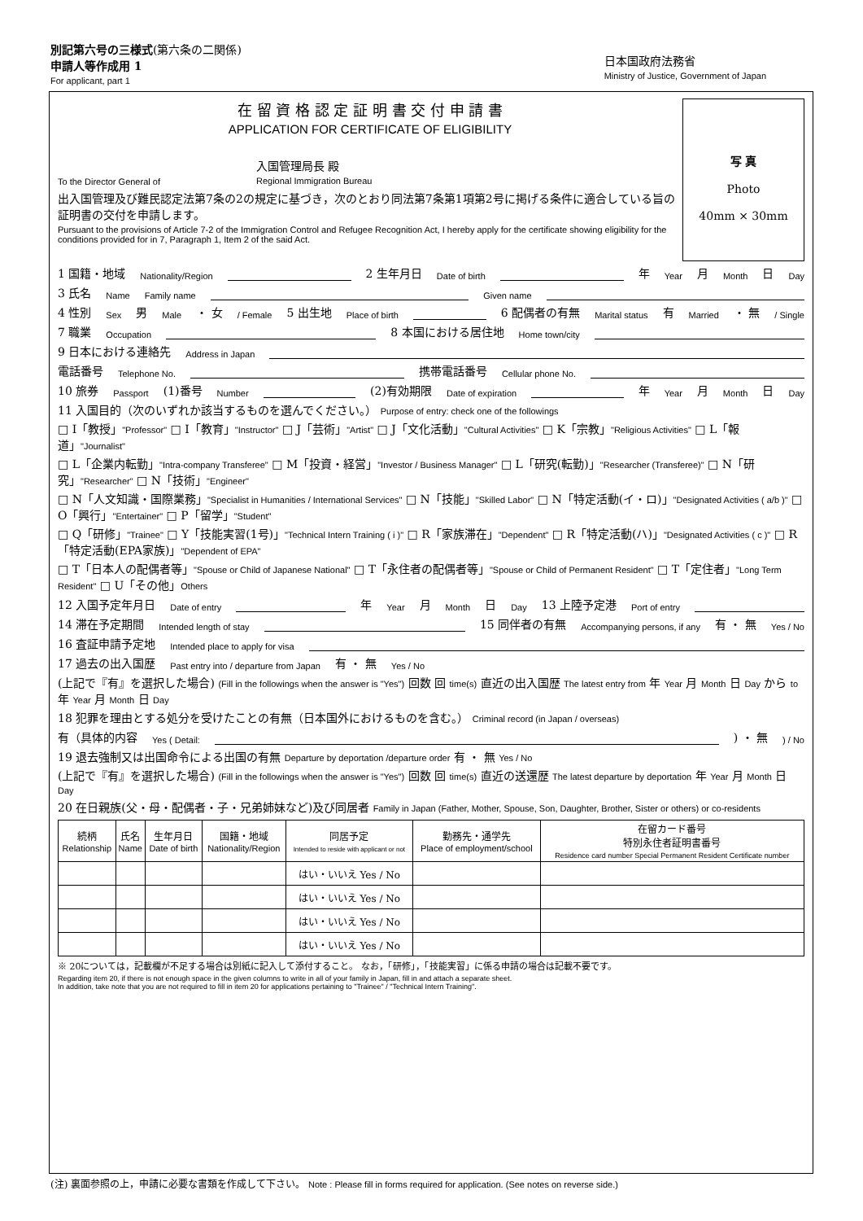別記第六号の三様式(第六条の二関係)
申請人等作成用 1
For applicant, part 1
日本国政府法務省
Ministry of Justice, Government of Japan
写 真
Photo
40mm × 30mm
在 留 資 格 認 定 証 明 書 交 付 申 請 書
APPLICATION FOR CERTIFICATE OF ELIGIBILITY
To the Director General of 入国管理局長 殿
Regional Immigration Bureau
出入国管理及び難民認定法第7条の2の規定に基づき，次のとおり同法第7条第1項第2号に掲げる条件に適合している旨の証明書の交付を申請します。
Pursuant to the provisions of Article 7-2 of the Immigration Control and Refugee Recognition Act, I hereby apply for the certificate showing eligibility for the conditions provided for in 7, Paragraph 1, Item 2 of the said Act.
1 国籍・地域 Nationality/Region 2 生年月日 Date of birth 年 Year 月 Month 日 Day
3 氏名 Name Family name Given name
4 性別 Sex 男 Male ・ 女 / Female 5 出生地 Place of birth 6 配偶者の有無 Marital status 有 Married ・ 無 / Single
7 職業 Occupation 8 本国における居住地 Home town/city
9 日本における連絡先 Address in Japan
電話番号 Telephone No. 携帯電話番号 Cellular phone No.
10 旅券 Passport (1)番号 Number (2)有効期限 Date of expiration 年 Year 月 Month 日 Day
11 入国目的（次のいずれか該当するものを選んでください。） Purpose of entry: check one of the followings
□ I「教授」"Professor" □ I「教育」"Instructor" □ J「芸術」"Artist" □ J「文化活動」"Cultural Activities" □ K「宗教」"Religious Activities" □ L「報道」"Journalist"
□ L「企業内転勤」"Intra-company Transferee" □ M「投資・経営」"Investor / Business Manager" □ L「研究(転勤)」"Researcher (Transferee)" □ N「研究」"Researcher" □ N「技術」"Engineer"
□ N「人文知識・国際業務」"Specialist in Humanities / International Services" □ N「技能」"Skilled Labor" □ N「特定活動(イ・ロ)」"Designated Activities ( a/b )" □ O「興行」"Entertainer" □ P「留学」"Student"
□ Q「研修」"Trainee" □ Y「技能実習(1号)」"Technical Intern Training ( i )" □ R「家族滞在」"Dependent" □ R「特定活動(ハ)」"Designated Activities ( c )" □ R「特定活動(EPA家族)」"Dependent of EPA"
□ T「日本人の配偶者等」"Spouse or Child of Japanese National" □ T「永住者の配偶者等」"Spouse or Child of Permanent Resident" □ T「定住者」"Long Term Resident" □ U「その他」Others
12 入国予定年月日 Date of entry 年 Year 月 Month 日 Day 13 上陸予定港 Port of entry
14 滞在予定期間 Intended length of stay 15 同伴者の有無 Accompanying persons, if any 有 ・ 無 Yes / No
16 査証申請予定地 Intended place to apply for visa
17 過去の出入国歴 Past entry into / departure from Japan 有 ・ 無 Yes / No
(上記で『有』を選択した場合) (Fill in the followings when the answer is "Yes") 回数 回 time(s) 直近の出入国歴 The latest entry from 年 Year 月 Month 日 Day から to 年 Year 月 Month 日 Day
18 犯罪を理由とする処分を受けたことの有無（日本国外におけるものを含む。） Criminal record (in Japan / overseas)
有（具体的内容 Yes ( Detail: ) ・ 無 ) / No
19 退去強制又は出国命令による出国の有無 Departure by deportation /departure order 有 ・ 無 Yes / No
(上記で『有』を選択した場合) (Fill in the followings when the answer is "Yes") 回数 回 time(s) 直近の送還歴 The latest departure by deportation 年 Year 月 Month 日 Day
20 在日親族(父・母・配偶者・子・兄弟姉妹など)及び同居者 Family in Japan (Father, Mother, Spouse, Son, Daughter, Brother, Sister or others) or co-residents
| 続柄 Relationship | 氏名 Name | 生年月日 Date of birth | 国籍・地域 Nationality/Region | 同居予定 Intended to reside with applicant or not | 勤務先・通学先 Place of employment/school | 在留カード番号 特別永住者証明書番号 Residence card number Special Permanent Resident Certificate number |
| --- | --- | --- | --- | --- | --- | --- |
| | | | | はい・いいえ Yes / No | | |
| | | | | はい・いいえ Yes / No | | |
| | | | | はい・いいえ Yes / No | | |
| | | | | はい・いいえ Yes / No | | |
※ 20については，記載欄が不足する場合は別紙に記入して添付すること。 なお，「研修」，「技能実習」に係る申請の場合は記載不要です。
Regarding item 20, if there is not enough space in the given columns to write in all of your family in Japan, fill in and attach a separate sheet.
In addition, take note that you are not required to fill in item 20 for applications pertaining to "Trainee" / "Technical Intern Training".
(注) 裏面参照の上，申請に必要な書類を作成して下さい。 Note : Please fill in forms required for application. (See notes on reverse side.)